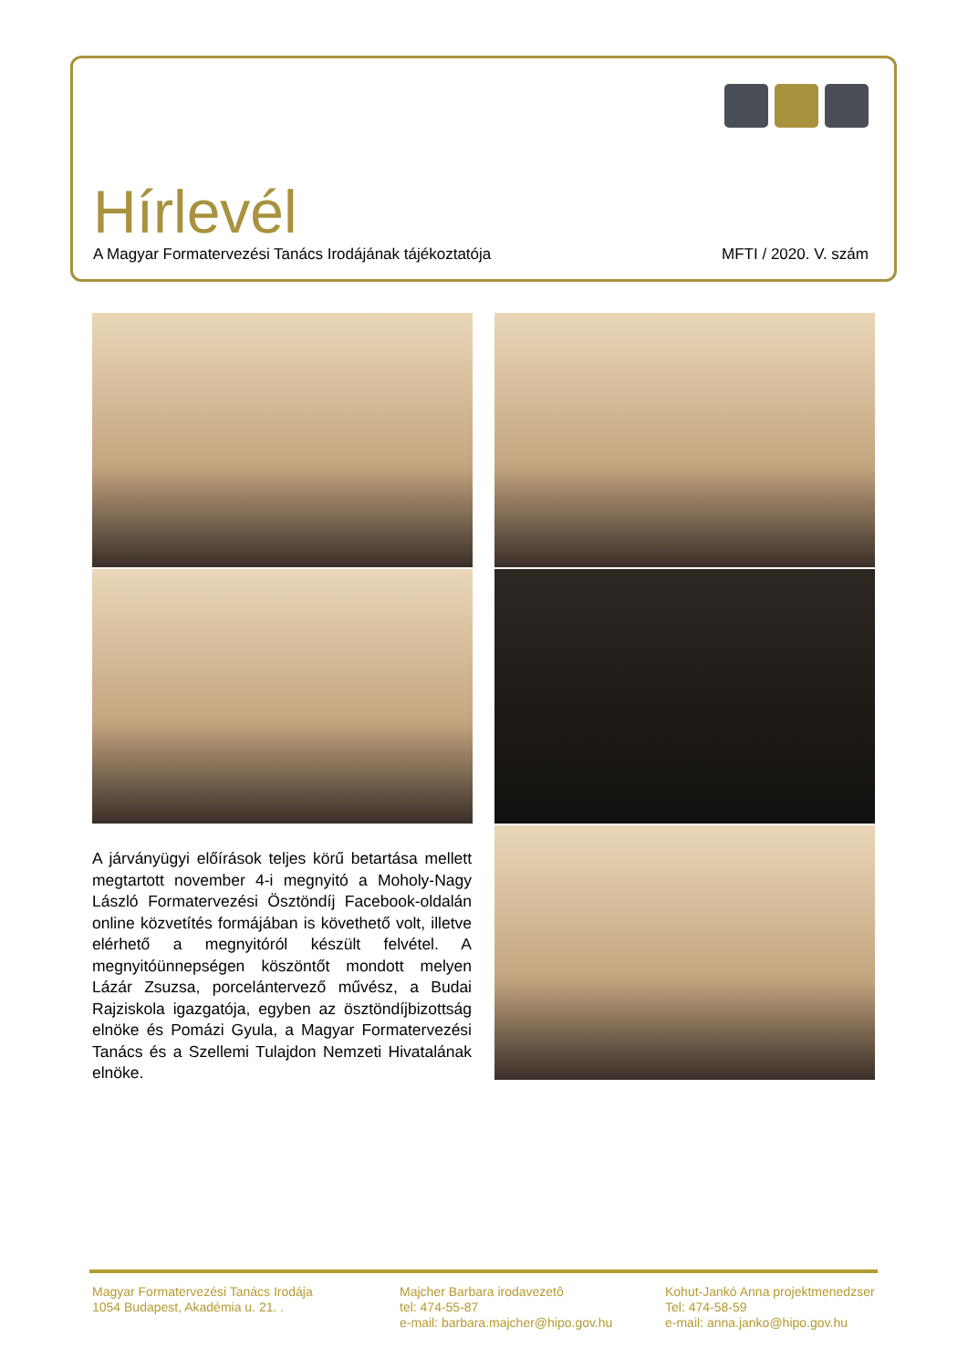Hírlevél
A Magyar Formatervezési Tanács Irodájának tájékoztatója MFTI / 2020. V. szám
A járványügyi előírások teljes körű betartása mellett megtartott november 4-i megnyitó a Moholy-Nagy László Formatervezési Ösztöndíj Facebook-oldalán online közvetítés formájában is követhető volt, illetve elérhető a megnyitóról készült felvétel. A megnyitóünnepségen köszöntőt mondott melyen Lázár Zsuzsa, porcelántervező művész, a Budai Rajziskola igazgatója, egyben az ösztöndíjbizottság elnöke és Pomázi Gyula, a Magyar Formatervezési Tanács és a Szellemi Tulajdon Nemzeti Hivatalának elnöke.
Magyar Formatervezési Tanács Irodája
1054 Budapest, Akadémia u. 21. .
Majcher Barbara irodavezetô
tel: 474-55-87
e-mail: barbara.majcher@hipo.gov.hu
Kohut-Jankó Anna projektmenedzser
Tel: 474-58-59
e-mail: anna.janko@hipo.gov.hu